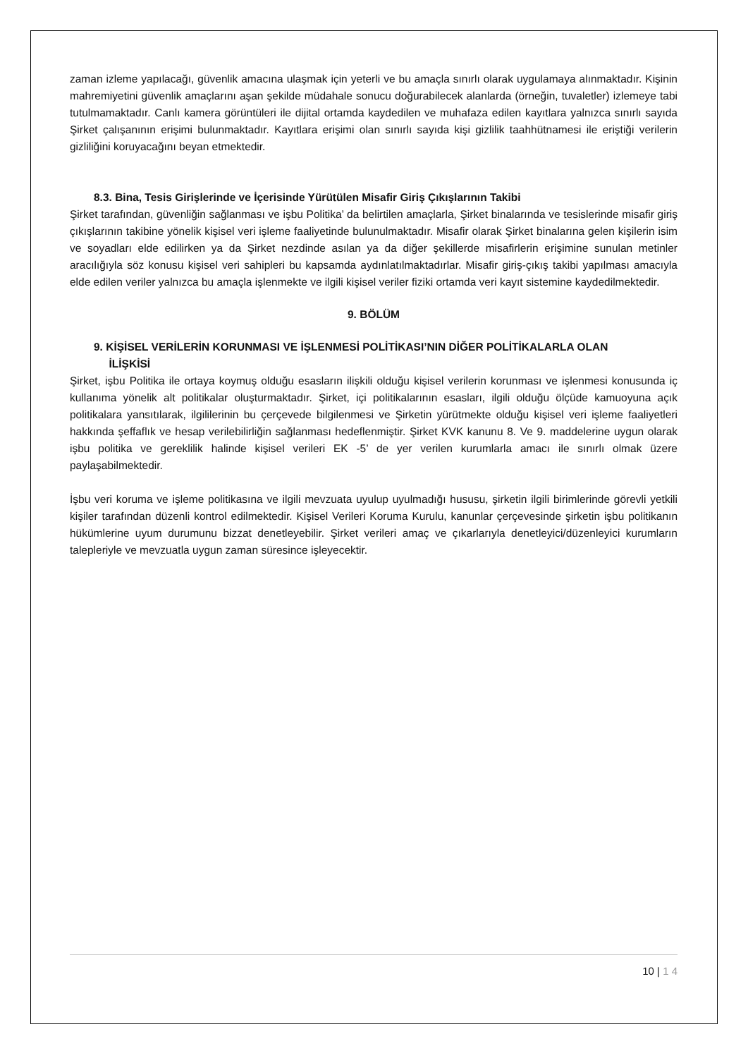zaman izleme yapılacağı, güvenlik amacına ulaşmak için yeterli ve bu amaçla sınırlı olarak uygulamaya alınmaktadır. Kişinin mahremiyetini güvenlik amaçlarını aşan şekilde müdahale sonucu doğurabilecek alanlarda (örneğin, tuvaletler) izlemeye tabi tutulmamaktadır. Canlı kamera görüntüleri ile dijital ortamda kaydedilen ve muhafaza edilen kayıtlara yalnızca sınırlı sayıda Şirket çalışanının erişimi bulunmaktadır. Kayıtlara erişimi olan sınırlı sayıda kişi gizlilik taahhütnamesi ile eriştiği verilerin gizliliğini koruyacağını beyan etmektedir.
8.3. Bina, Tesis Girişlerinde ve İçerisinde Yürütülen Misafir Giriş Çıkışlarının Takibi
Şirket tarafından, güvenliğin sağlanması ve işbu Politika’ da belirtilen amaçlarla, Şirket binalarında ve tesislerinde misafir giriş çıkışlarının takibine yönelik kişisel veri işleme faaliyetinde bulunulmaktadır. Misafir olarak Şirket binalarına gelen kişilerin isim ve soyadları elde edilirken ya da Şirket nezdinde asılan ya da diğer şekillerde misafirlerin erişimine sunulan metinler aracılığıyla söz konusu kişisel veri sahipleri bu kapsamda aydınlatılmaktadırlar. Misafir giriş-çıkış takibi yapılması amacıyla elde edilen veriler yalnızca bu amaçla işlenmekte ve ilgili kişisel veriler fiziki ortamda veri kayıt sistemine kaydedilmektedir.
9. BÖLÜM
9. KİŞİSEL VERİLERİN KORUNMASI VE İŞLENMESİ POLİTİKASI’NIN DİĞER POLİTİKALARLA OLAN
İLİŞKİSİ
Şirket, işbu Politika ile ortaya koymuş olduğu esasların ilişkili olduğu kişisel verilerin korunması ve işlenmesi konusunda iç kullanıma yönelik alt politikalar oluşturmaktadır. Şirket, içi politikalarının esasları, ilgili olduğu ölçüde kamuoyuna açık politikalara yansıtılarak, ilgililerinin bu çerçevede bilgilenmesi ve Şirketin yürütmekte olduğu kişisel veri işleme faaliyetleri hakkında şeffaflık ve hesap verilebilirliğin sağlanması hedeflenmiştir. Şirket KVK kanunu 8. Ve 9. maddelerine uygun olarak işbu politika ve gereklilik halinde kişisel verileri EK -5’ de yer verilen kurumlarla amacı ile sınırlı olmak üzere paylaşabilmektedir.
İşbu veri koruma ve işleme politikasına ve ilgili mevzuata uyulup uyulmadığı hususu, şirketin ilgili birimlerinde görevli yetkili kişiler tarafından düzenli kontrol edilmektedir. Kişisel Verileri Koruma Kurulu, kanunlar çerçevesinde şirketin işbu politikanın hükümlerine uyum durumunu bizzat denetleyebilir. Şirket verileri amaç ve çıkarlarıyla denetleyici/düzenleyici kurumların talepleriyle ve mevzuatla uygun zaman süresince işleyecektir.
10 | 1 4